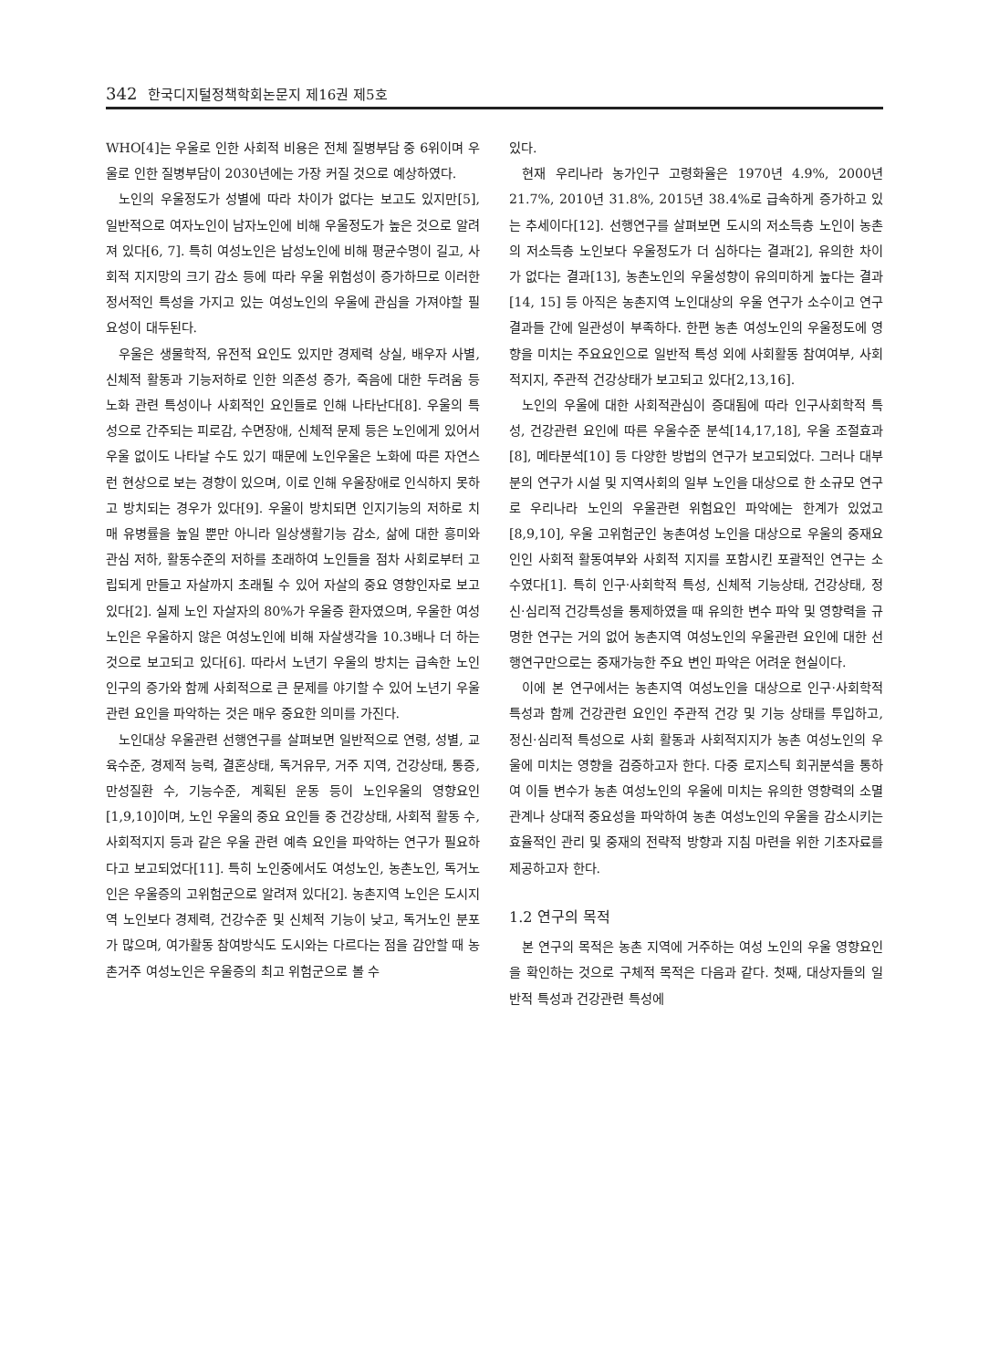342 한국디지털정책학회논문지 제16권 제5호
WHO[4]는 우울로 인한 사회적 비용은 전체 질병부담 중 6위이며 우울로 인한 질병부담이 2030년에는 가장 커질 것으로 예상하였다.
노인의 우울정도가 성별에 따라 차이가 없다는 보고도 있지만[5], 일반적으로 여자노인이 남자노인에 비해 우울정도가 높은 것으로 알려져 있다[6, 7]. 특히 여성노인은 남성노인에 비해 평균수명이 길고, 사회적 지지망의 크기 감소 등에 따라 우울 위험성이 증가하므로 이러한 정서적인 특성을 가지고 있는 여성노인의 우울에 관심을 가져야할 필요성이 대두된다.
우울은 생물학적, 유전적 요인도 있지만 경제력 상실, 배우자 사별, 신체적 활동과 기능저하로 인한 의존성 증가, 죽음에 대한 두려움 등 노화 관련 특성이나 사회적인 요인들로 인해 나타난다[8]. 우울의 특성으로 간주되는 피로감, 수면장애, 신체적 문제 등은 노인에게 있어서 우울 없이도 나타날 수도 있기 때문에 노인우울은 노화에 따른 자연스런 현상으로 보는 경향이 있으며, 이로 인해 우울장애로 인식하지 못하고 방치되는 경우가 있다[9]. 우울이 방치되면 인지기능의 저하로 치매 유병률을 높일 뿐만 아니라 일상생활기능 감소, 삶에 대한 흥미와 관심 저하, 활동수준의 저하를 초래하여 노인들을 점차 사회로부터 고립되게 만들고 자살까지 초래될 수 있어 자살의 중요 영향인자로 보고 있다[2]. 실제 노인 자살자의 80%가 우울증 환자였으며, 우울한 여성노인은 우울하지 않은 여성노인에 비해 자살생각을 10.3배나 더 하는 것으로 보고되고 있다[6]. 따라서 노년기 우울의 방치는 급속한 노인인구의 증가와 함께 사회적으로 큰 문제를 야기할 수 있어 노년기 우울관련 요인을 파악하는 것은 매우 중요한 의미를 가진다.
노인대상 우울관련 선행연구를 살펴보면 일반적으로 연령, 성별, 교육수준, 경제적 능력, 결혼상태, 독거유무, 거주 지역, 건강상태, 통증, 만성질환 수, 기능수준, 계획된 운동 등이 노인우울의 영향요인[1,9,10]이며, 노인 우울의 중요 요인들 중 건강상태, 사회적 활동 수, 사회적지지 등과 같은 우울 관련 예측 요인을 파악하는 연구가 필요하다고 보고되었다[11]. 특히 노인중에서도 여성노인, 농촌노인, 독거노인은 우울증의 고위험군으로 알려져 있다[2]. 농촌지역 노인은 도시지역 노인보다 경제력, 건강수준 및 신체적 기능이 낮고, 독거노인 분포가 많으며, 여가활동 참여방식도 도시와는 다르다는 점을 감안할 때 농촌거주 여성노인은 우울증의 최고 위험군으로 볼 수
있다.
현재 우리나라 농가인구 고령화율은 1970년 4.9%, 2000년 21.7%, 2010년 31.8%, 2015년 38.4%로 급속하게 증가하고 있는 추세이다[12]. 선행연구를 살펴보면 도시의 저소득층 노인이 농촌의 저소득층 노인보다 우울정도가 더 심하다는 결과[2], 유의한 차이가 없다는 결과[13], 농촌노인의 우울성향이 유의미하게 높다는 결과[14, 15] 등 아직은 농촌지역 노인대상의 우울 연구가 소수이고 연구결과들 간에 일관성이 부족하다. 한편 농촌 여성노인의 우울정도에 영향을 미치는 주요요인으로 일반적 특성 외에 사회활동 참여여부, 사회적지지, 주관적 건강상태가 보고되고 있다[2,13,16].
노인의 우울에 대한 사회적관심이 증대됨에 따라 인구사회학적 특성, 건강관련 요인에 따른 우울수준 분석[14,17,18], 우울 조절효과 [8], 메타분석[10] 등 다양한 방법의 연구가 보고되었다. 그러나 대부분의 연구가 시설 및 지역사회의 일부 노인을 대상으로 한 소규모 연구로 우리나라 노인의 우울관련 위험요인 파악에는 한계가 있었고[8,9,10], 우울 고위험군인 농촌여성 노인을 대상으로 우울의 중재요인인 사회적 활동여부와 사회적 지지를 포함시킨 포괄적인 연구는 소수였다[1]. 특히 인구·사회학적 특성, 신체적 기능상태, 건강상태, 정신·심리적 건강특성을 통제하였을 때 유의한 변수 파악 및 영향력을 규명한 연구는 거의 없어 농촌지역 여성노인의 우울관련 요인에 대한 선행연구만으로는 중재가능한 주요 변인 파악은 어려운 현실이다.
이에 본 연구에서는 농촌지역 여성노인을 대상으로 인구·사회학적 특성과 함께 건강관련 요인인 주관적 건강 및 기능 상태를 투입하고, 정신·심리적 특성으로 사회 활동과 사회적지지가 농촌 여성노인의 우울에 미치는 영향을 검증하고자 한다. 다중 로지스틱 회귀분석을 통하여 이들 변수가 농촌 여성노인의 우울에 미치는 유의한 영향력의 소멸관계나 상대적 중요성을 파악하여 농촌 여성노인의 우울을 감소시키는 효율적인 관리 및 중재의 전략적 방향과 지침 마련을 위한 기초자료를 제공하고자 한다.
1.2 연구의 목적
본 연구의 목적은 농촌 지역에 거주하는 여성 노인의 우울 영향요인을 확인하는 것으로 구체적 목적은 다음과 같다. 첫째, 대상자들의 일반적 특성과 건강관련 특성에